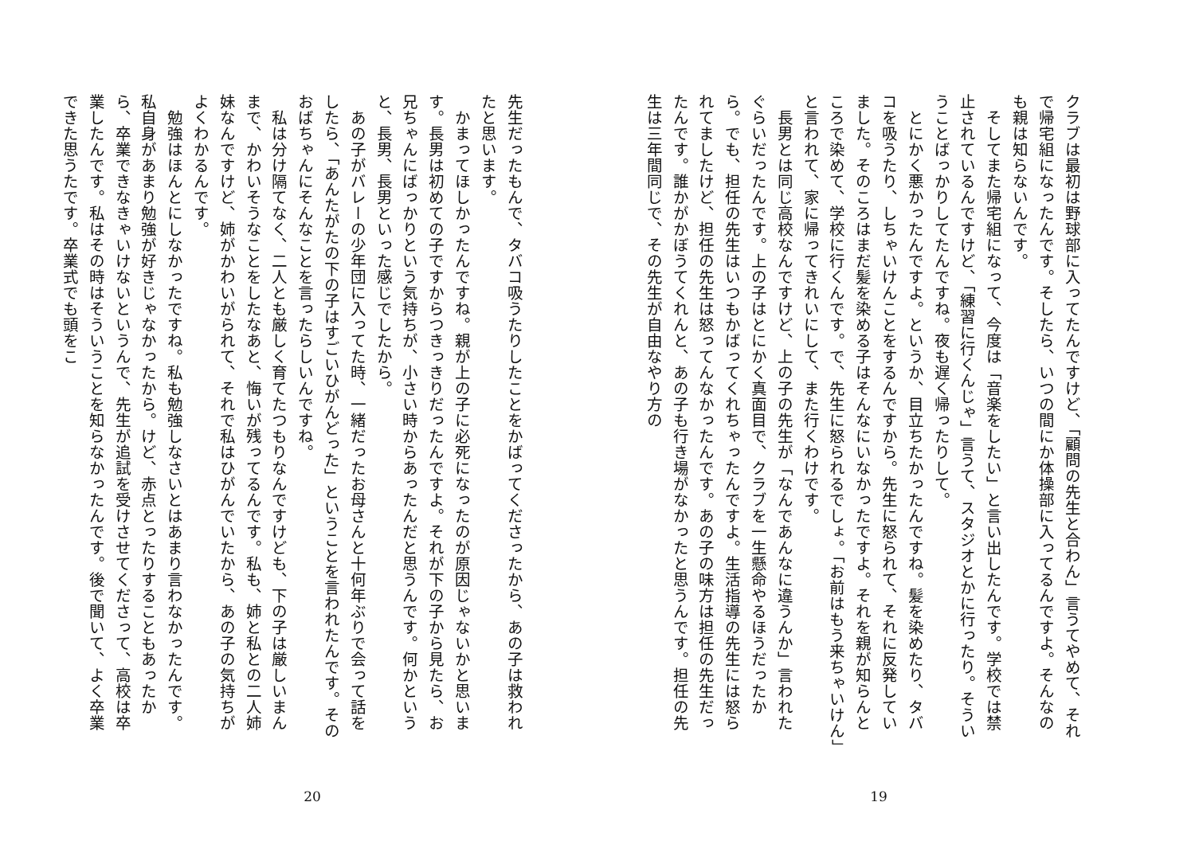クラブは最初は野球部に入ってたんですけど、「顧問の先生と合わん」言うてやめて、それで帰宅組になったんです。そしたら、いつの間にか体操部に入ってるんですよ。そんなのも親は知らないんです。
　そしてまた帰宅組になって、今度は「音楽をしたい」と言い出したんです。学校では禁止されているんですけど、「練習に行くんじゃ」言うて、スタジオとかに行ったり。そういうことばっかりしてたんですね。夜も遅く帰ったりして。
　とにかく悪かったんですよ。というか、目立ちたかったんですね。髪を染めたり、タバコを吸うたり、しちゃいけんことをするんですから。先生に怒られて、それに反発していました。そのころはまだ髪を染める子はそんなにいなかったですよ。それを親が知らんところで染めて、学校に行くんです。で、先生に怒られるでしょ。「お前はもう来ちゃいけん」と言われて、家に帰ってきれいにして、また行くわけです。
　長男とは同じ高校なんですけど、上の子の先生が「なんであんなに違うんか」言われたぐらいだったんです。上の子はとにかく真面目で、クラブを一生懸命やるほうだったから。でも、担任の先生はいつもかばってくれちゃったんですよ。生活指導の先生には怒られてましたけど、担任の先生は怒ってんなかったんです。あの子の味方は担任の先生だったんです。誰かがかぼうてくれんと、あの子も行き場がなかったと思うんです。担任の先生は三年間同じで、その先生が自由なやり方の
19
先生だったもんで、タバコ吸うたりしたことをかばってくださったから、あの子は救われたと思います。
　かまってほしかったんですね。親が上の子に必死になったのが原因じゃないかと思います。長男は初めての子ですからつきっきりだったんですよ。それが下の子から見たら、お兄ちゃんにばっかりという気持ちが、小さい時からあったんだと思うんです。何かというと、長男、長男といった感じでしたから。
　あの子がバレーの少年団に入ってた時、一緒だったお母さんと十何年ぶりで会って話をしたら、「あんたがたの下の子はすごいひがんどった」ということを言われたんです。そのおばちゃんにそんなことを言ったらしいんですね。
　私は分け隔てなく、二人とも厳しく育てたつもりなんですけども、下の子は厳しいまんまで、かわいそうなことをしたなあと、悔いが残ってるんです。私も、姉と私との二人姉妹なんですけど、姉がかわいがられて、それで私はひがんでいたから、あの子の気持ちがよくわかるんです。
　勉強はほんとにしなかったですね。私も勉強しなさいとはあまり言わなかったんです。私自身があまり勉強が好きじゃなかったから。けど、赤点とったりすることもあったから、卒業できなきゃいけないというんで、先生が追試を受けさせてくださって、高校は卒業したんです。私はその時はそういうことを知らなかったんです。後で聞いて、よく卒業できた思うたです。卒業式でも頭をこ
20